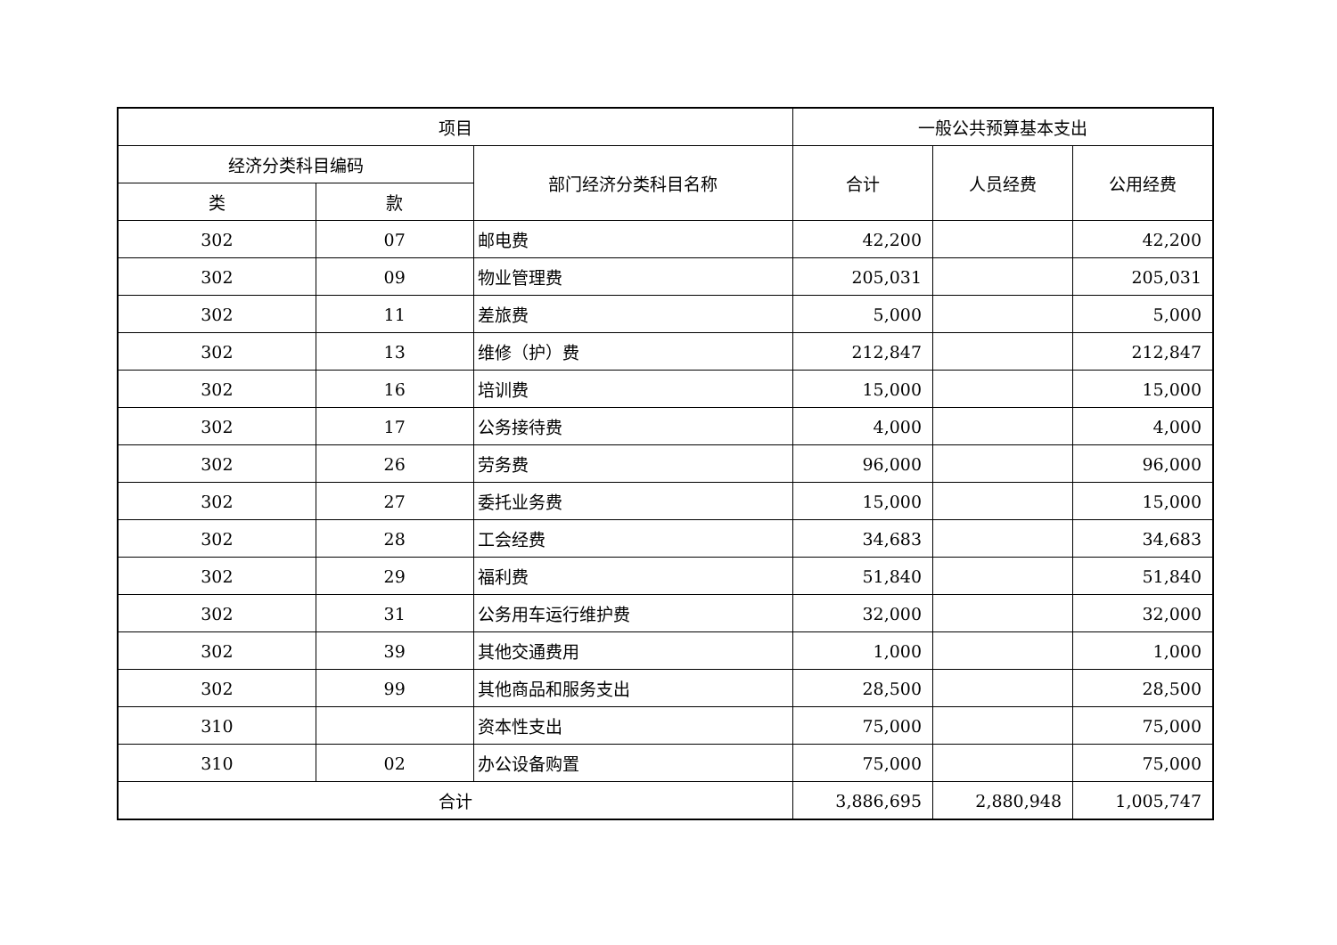| 项目 | | | 一般公共预算基本支出 | | |
| --- | --- | --- | --- | --- | --- |
| 经济分类科目编码 | | 部门经济分类科目名称 | 合计 | 人员经费 | 公用经费 |
| 类 | 款 | | | | |
| 302 | 07 | 邮电费 | 42,200 | | 42,200 |
| 302 | 09 | 物业管理费 | 205,031 | | 205,031 |
| 302 | 11 | 差旅费 | 5,000 | | 5,000 |
| 302 | 13 | 维修（护）费 | 212,847 | | 212,847 |
| 302 | 16 | 培训费 | 15,000 | | 15,000 |
| 302 | 17 | 公务接待费 | 4,000 | | 4,000 |
| 302 | 26 | 劳务费 | 96,000 | | 96,000 |
| 302 | 27 | 委托业务费 | 15,000 | | 15,000 |
| 302 | 28 | 工会经费 | 34,683 | | 34,683 |
| 302 | 29 | 福利费 | 51,840 | | 51,840 |
| 302 | 31 | 公务用车运行维护费 | 32,000 | | 32,000 |
| 302 | 39 | 其他交通费用 | 1,000 | | 1,000 |
| 302 | 99 | 其他商品和服务支出 | 28,500 | | 28,500 |
| 310 | | 资本性支出 | 75,000 | | 75,000 |
| 310 | 02 | 办公设备购置 | 75,000 | | 75,000 |
| 合计 | | | 3,886,695 | 2,880,948 | 1,005,747 |